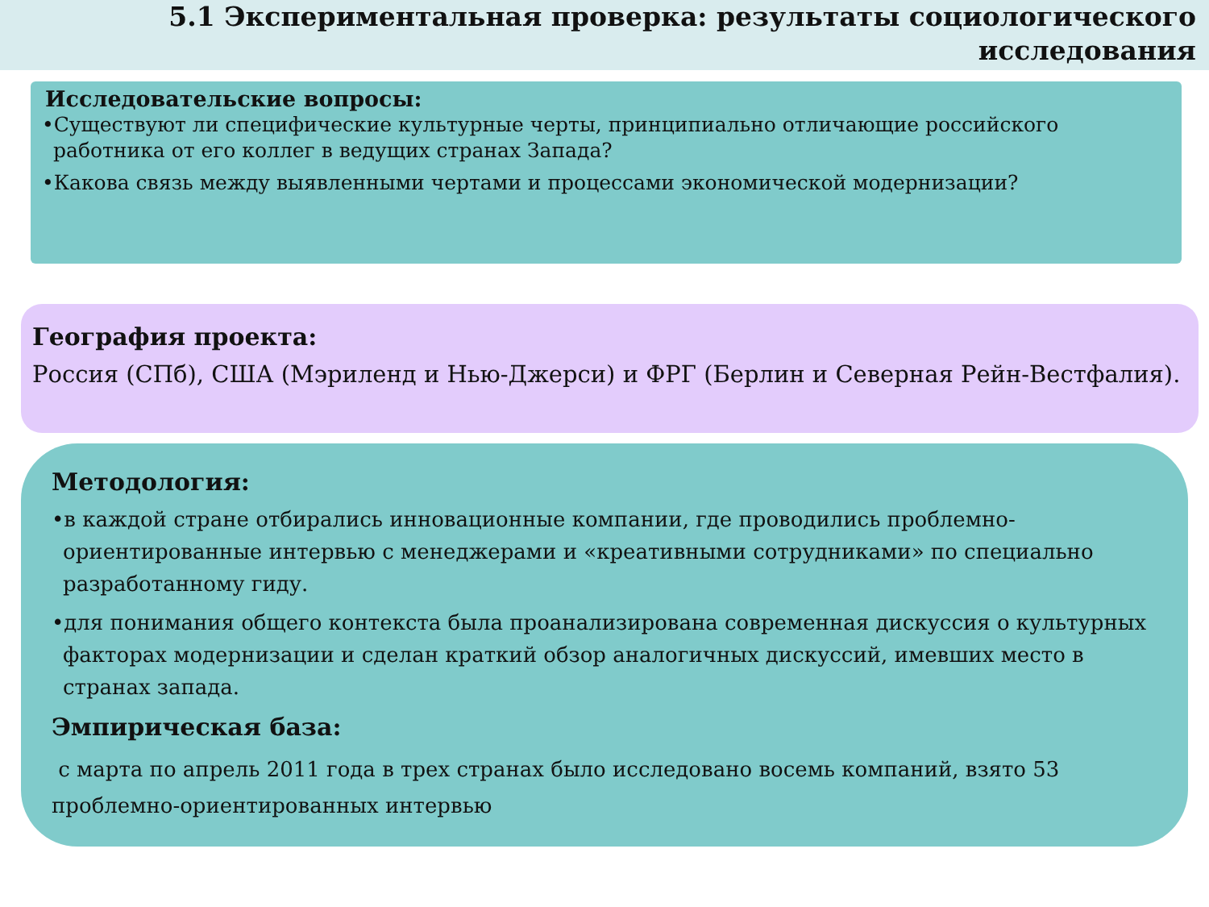5.1 Экспериментальная проверка: результаты социологического исследования
Исследовательские вопросы:
•Существуют ли специфические культурные черты, принципиально отличающие российского работника от его коллег в ведущих странах Запада?
•Какова связь между выявленными чертами и процессами экономической модернизации?
География проекта:
Россия (СПб), США (Мэриленд и Нью-Джерси) и ФРГ (Берлин и Северная Рейн-Вестфалия).
Методология:
•в каждой стране отбирались инновационные компании, где проводились проблемно-ориентированные интервью с менеджерами и «креативными сотрудниками» по специально разработанному гиду.
•для понимания общего контекста была проанализирована современная дискуссия о культурных факторах модернизации и сделан краткий обзор аналогичных дискуссий, имевших место в странах запада.
Эмпирическая база:
с марта по апрель 2011 года в трех странах было исследовано восемь компаний, взято 53 проблемно-ориентированных интервью